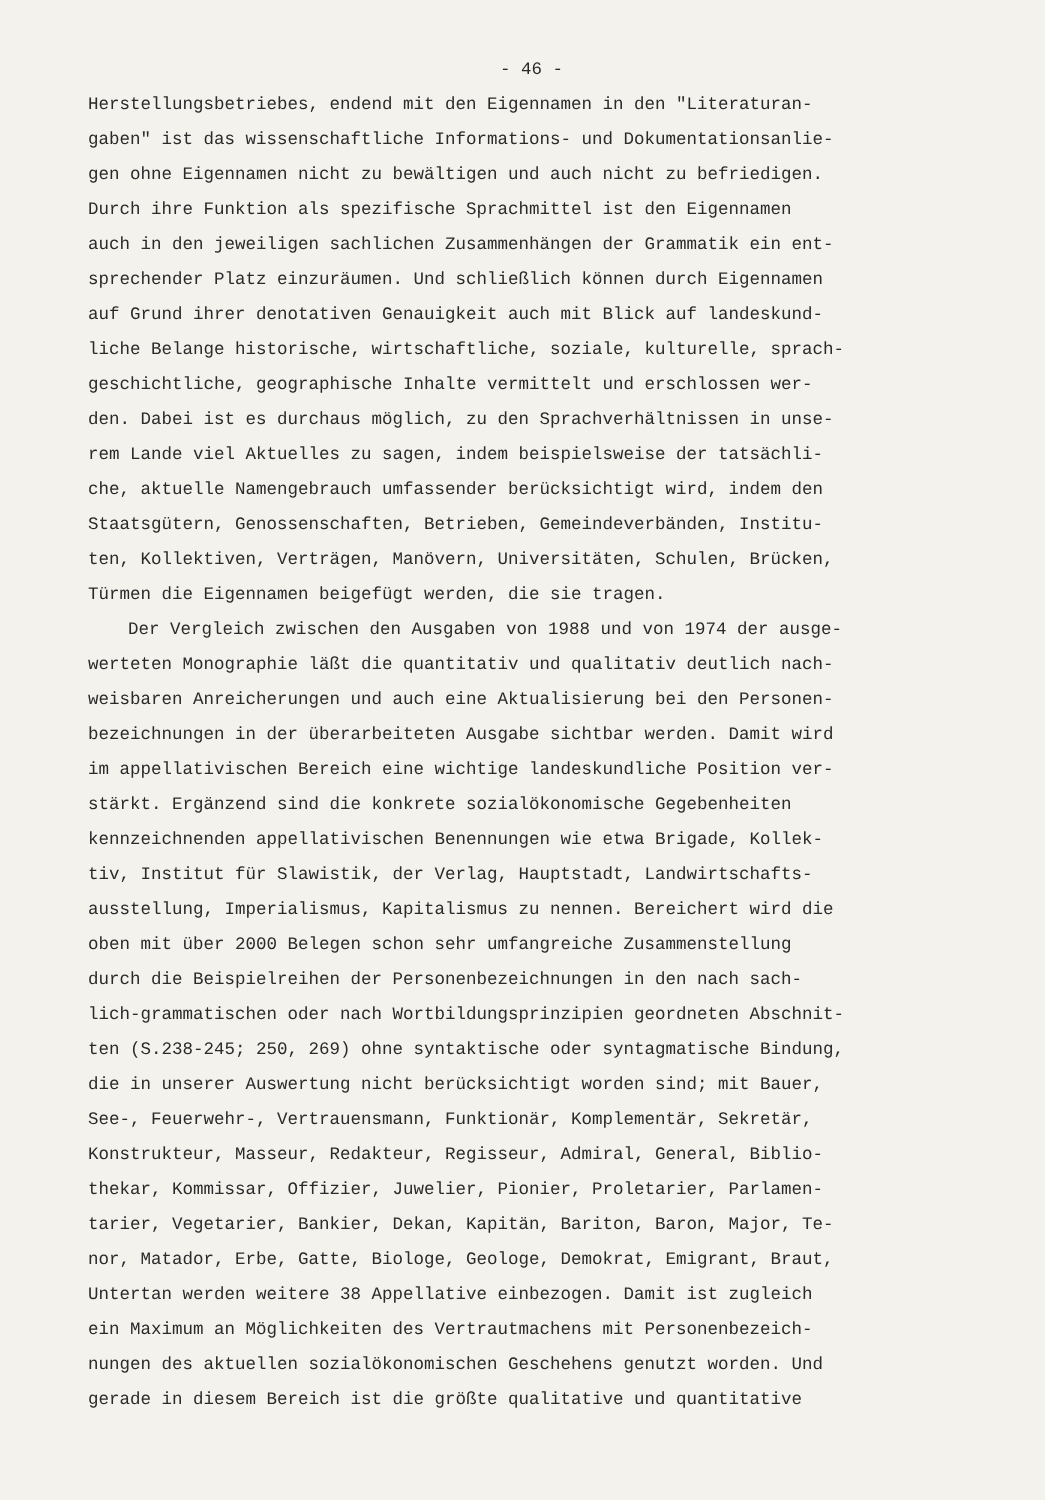- 46 -
Herstellungsbetriebes, endend mit den Eigennamen in den "Literaturan-
gaben" ist das wissenschaftliche Informations- und Dokumentationsanlie-
gen ohne Eigennamen nicht zu bewältigen und auch nicht zu befriedigen.
Durch ihre Funktion als spezifische Sprachmittel ist den Eigennamen
auch in den jeweiligen sachlichen Zusammenhängen der Grammatik ein ent-
sprechender Platz einzuräumen. Und schließlich können durch Eigennamen
auf Grund ihrer denotativen Genauigkeit auch mit Blick auf landeskund-
liche Belange historische, wirtschaftliche, soziale, kulturelle, sprach-
geschichtliche, geographische Inhalte vermittelt und erschlossen wer-
den. Dabei ist es durchaus möglich, zu den Sprachverhältnissen in unse-
rem Lande viel Aktuelles zu sagen, indem beispielsweise der tatsächli-
che, aktuelle Namengebrauch umfassender berücksichtigt wird, indem den
Staatsgütern, Genossenschaften, Betrieben, Gemeindeverbänden, Institu-
ten, Kollektiven, Verträgen, Manövern, Universitäten, Schulen, Brücken,
Türmen die Eigennamen beigefügt werden, die sie tragen.
Der Vergleich zwischen den Ausgaben von 1988 und von 1974 der ausge-
werteten Monographie läßt die quantitativ und qualitativ deutlich nach-
weisbaren Anreicherungen und auch eine Aktualisierung bei den Personen-
bezeichnungen in der überarbeiteten Ausgabe sichtbar werden. Damit wird
im appellativischen Bereich eine wichtige landeskundliche Position ver-
stärkt. Ergänzend sind die konkrete sozialökonomische Gegebenheiten
kennzeichnenden appellativischen Benennungen wie etwa Brigade, Kollek-
tiv, Institut für Slawistik, der Verlag, Hauptstadt, Landwirtschafts-
ausstellung, Imperialismus, Kapitalismus zu nennen. Bereichert wird die
oben mit über 2000 Belegen schon sehr umfangreiche Zusammenstellung
durch die Beispielreihen der Personenbezeichnungen in den nach sach-
lich-grammatischen oder nach Wortbildungsprinzipien geordneten Abschnit-
ten (S.238-245; 250, 269) ohne syntaktische oder syntagmatische Bindung,
die in unserer Auswertung nicht berücksichtigt worden sind; mit Bauer,
See-, Feuerwehr-, Vertrauensmann, Funktionär, Komplementär, Sekretär,
Konstrukteur, Masseur, Redakteur, Regisseur, Admiral, General, Biblio-
thekar, Kommissar, Offizier, Juwelier, Pionier, Proletarier, Parlamen-
tarier, Vegetarier, Bankier, Dekan, Kapitän, Bariton, Baron, Major, Te-
nor, Matador, Erbe, Gatte, Biologe, Geologe, Demokrat, Emigrant, Braut,
Untertan werden weitere 38 Appellative einbezogen. Damit ist zugleich
ein Maximum an Möglichkeiten des Vertrautmachens mit Personenbezeich-
nungen des aktuellen sozialökonomischen Geschehens genutzt worden. Und
gerade in diesem Bereich ist die größte qualitative und quantitative